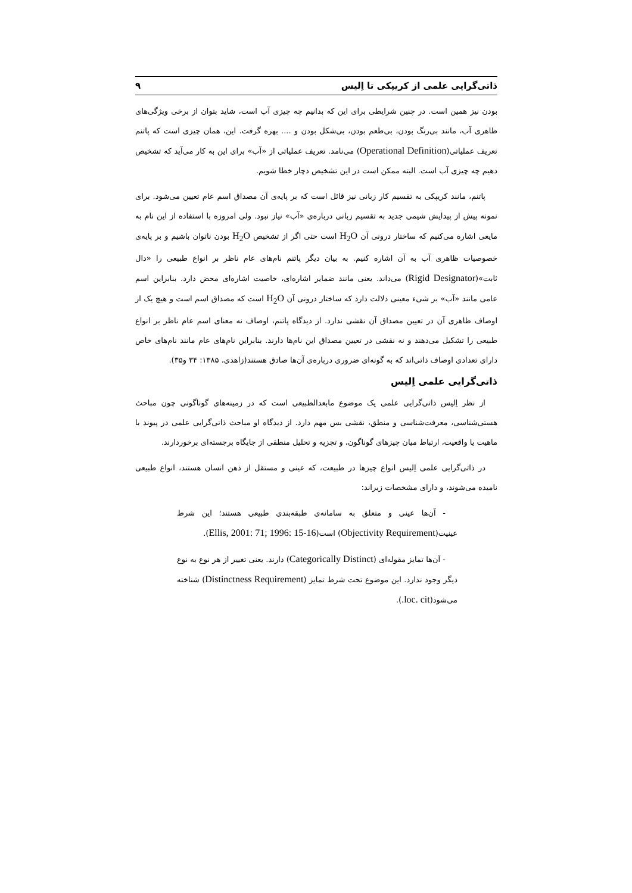ذاتی‌گرایی علمی از کریپکی تا اِلیس ۹
بودن نیز همین است. در چنین شرایطی برای این که بدانیم چه چیزی آب است، شاید بتوان از برخی ویژگی‌های ظاهری آب، مانند بی‌رنگ بودن، بی‌طعم بودن، بی‌شکل بودن و .... بهره گرفت. این، همان چیزی است که پاتنم تعریف عملیاتی(Operational Definition) می‌نامد. تعریف عملیاتی از «آب» برای این به کار می‌آید که تشخیص دهیم چه چیزی آب است. البته ممکن است در این تشخیص دچار خطا شویم.
پاتنم، مانند کریپکی به تقسیم کار زبانی نیز قائل است که بر پایه‌ی آن مصداق اسم عام تعیین می‌شود. برای نمونه پیش از پیدایش شیمی جدید به تقسیم زبانی درباره‌ی «آب» نیاز نبود. ولی امروزه با استفاده از این نام به مایعی اشاره می‌کنیم که ساختار درونی آن H<sub>2</sub>O است حتی اگر از تشخیص H<sub>2</sub>O بودن ناتوان باشیم و بر پایه‌ی خصوصیات ظاهری آب به آن اشاره کنیم. به بیان دیگر پاتنم نام‌های عام ناظر بر انواع طبیعی را «دال ثابت»(Rigid Designator) می‌داند. یعنی مانند ضمایر اشاره‌ای، خاصیت اشاره‌ای محض دارد. بنابراین اسم عامی مانند «آب» بر شیء معینی دلالت دارد که ساختار درونی آن H<sub>2</sub>O است که مصداق اسم است و هیچ یک از اوصاف ظاهری آن در تعیین مصداق آن نقشی ندارد. از دیدگاه پاتنم، اوصاف نه معنای اسم عام ناظر بر انواع طبیعی را تشکیل می‌دهند و نه نقشی در تعیین مصداق این نام‌ها دارند. بنابراین نام‌های عام مانند نام‌های خاص دارای تعدادی اوصاف ذاتی‌اند که به گونه‌ای ضروری درباره‌ی آن‌ها صادق هستند(زاهدی، ۱۳۸۵: ۳۴ و۳۵).
ذاتی‌گرایی علمی اِلیس
از نظر اِلیس ذاتی‌گرایی علمی یک موضوع مابعدالطبیعی است که در زمینه‌های گوناگونی چون مباحث هستی‌شناسی، معرفت‌شناسی و منطق، نقشی بس مهم دارد. از دیدگاه او مباحث ذاتی‌گرایی علمی در پیوند با ماهیت یا واقعیت، ارتباط میان چیزهای گوناگون، و تجزیه و تحلیل منطقی از جایگاه برجسته‌ای برخوردارند.
در ذاتی‌گرایی علمی اِلیس انواع چیزها در طبیعت، که عینی و مستقل از ذهن انسان هستند، انواع طبیعی نامیده می‌شوند، و دارای مشخصات زیراند:
- آن‌ها عینی و متعلق به سامانه‌ی طبقه‌بندی طبیعی هستند؛ این شرط عینیت(Objectivity Requirement) است(Ellis, 2001: 71; 1996: 15-16).
- آن‌ها تمایز مقوله‌ای (Categorically Distinct) دارند. یعنی تغییر از هر نوع به نوع دیگر وجود ندارد. این موضوع تحت شرط تمایز (Distinctness Requirement) شناخته می‌شود(loc. cit.).